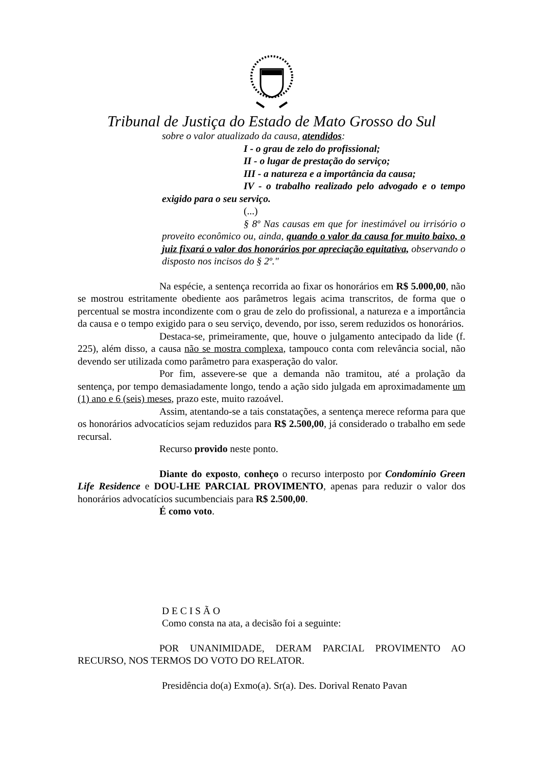Tribunal de Justiça do Estado de Mato Grosso do Sul
sobre o valor atualizado da causa, atendidos:
I - o grau de zelo do profissional;
II - o lugar de prestação do serviço;
III - a natureza e a importância da causa;
IV - o trabalho realizado pelo advogado e o tempo exigido para o seu serviço.
(...)
§ 8º Nas causas em que for inestimável ou irrisório o proveito econômico ou, ainda, quando o valor da causa for muito baixo, o juiz fixará o valor dos honorários por apreciação equitativa, observando o disposto nos incisos do § 2º."
Na espécie, a sentença recorrida ao fixar os honorários em R$ 5.000,00, não se mostrou estritamente obediente aos parâmetros legais acima transcritos, de forma que o percentual se mostra incondizente com o grau de zelo do profissional, a natureza e a importância da causa e o tempo exigido para o seu serviço, devendo, por isso, serem reduzidos os honorários.
Destaca-se, primeiramente, que, houve o julgamento antecipado da lide (f. 225), além disso, a causa não se mostra complexa, tampouco conta com relevância social, não devendo ser utilizada como parâmetro para exasperação do valor.
Por fim, assevere-se que a demanda não tramitou, até a prolação da sentença, por tempo demasiadamente longo, tendo a ação sido julgada em aproximadamente um (1) ano e 6 (seis) meses, prazo este, muito razoável.
Assim, atentando-se a tais constatações, a sentença merece reforma para que os honorários advocatícios sejam reduzidos para R$ 2.500,00, já considerado o trabalho em sede recursal.
Recurso provido neste ponto.
Diante do exposto, conheço o recurso interposto por Condomínio Green Life Residence e DOU-LHE PARCIAL PROVIMENTO, apenas para reduzir o valor dos honorários advocatícios sucumbenciais para R$ 2.500,00.
É como voto.
D E C I S Ã O
Como consta na ata, a decisão foi a seguinte:
POR UNANIMIDADE, DERAM PARCIAL PROVIMENTO AO RECURSO, NOS TERMOS DO VOTO DO RELATOR.
Presidência do(a) Exmo(a). Sr(a). Des. Dorival Renato Pavan